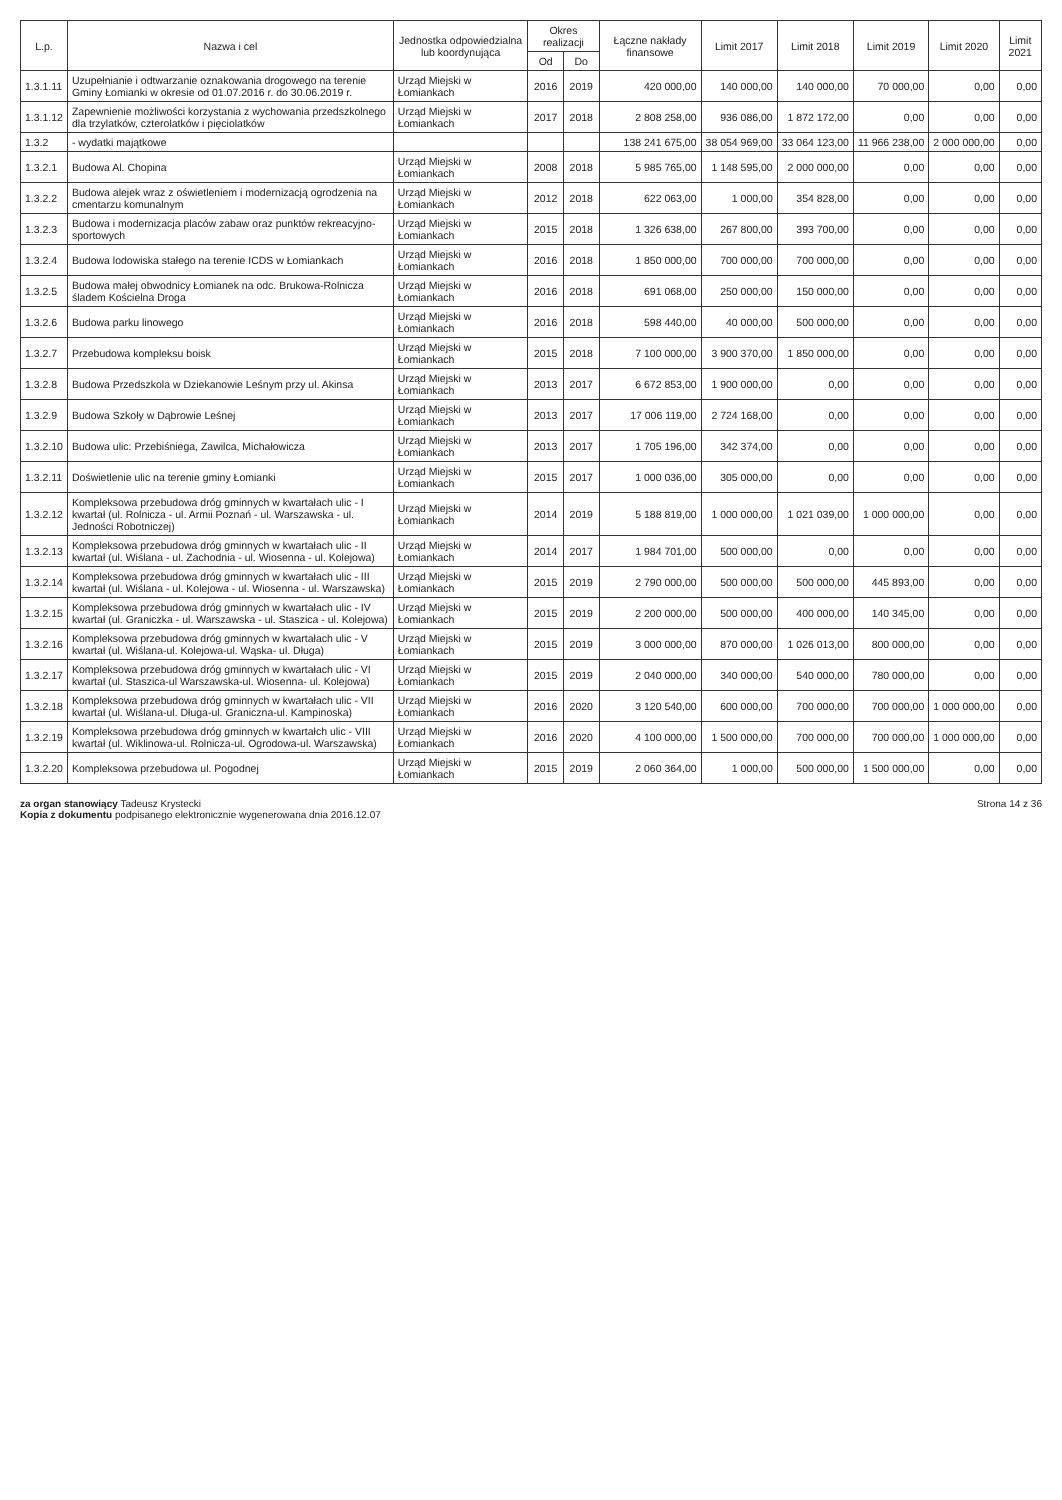| L.p. | Nazwa i cel | Jednostka odpowiedzialna lub koordynująca | Okres realizacji | | Łączne nakłady finansowe | Limit 2017 | Limit 2018 | Limit 2019 | Limit 2020 | Limit 2021 |
| --- | --- | --- | --- | --- | --- | --- | --- | --- | --- | --- |
| | | | Od | Do | | | | | | |
| 1.3.1.11 | Uzupełnianie i odtwarzanie oznakowania drogowego na terenie Gminy Łomianki w okresie od 01.07.2016 r. do 30.06.2019 r. | Urząd Miejski w Łomiankach | 2016 | 2019 | 420 000,00 | 140 000,00 | 140 000,00 | 70 000,00 | 0,00 | 0,00 |
| 1.3.1.12 | Zapewnienie możliwości korzystania z wychowania przedszkolnego dla trzylatków, czterolatków i pięciolatków | Urząd Miejski w Łomiankach | 2017 | 2018 | 2 808 258,00 | 936 086,00 | 1 872 172,00 | 0,00 | 0,00 | 0,00 |
| 1.3.2 | - wydatki majątkowe | | | | 138 241 675,00 | 38 054 969,00 | 33 064 123,00 | 11 966 238,00 | 2 000 000,00 | 0,00 |
| 1.3.2.1 | Budowa Al. Chopina | Urząd Miejski w Łomiankach | 2008 | 2018 | 5 985 765,00 | 1 148 595,00 | 2 000 000,00 | 0,00 | 0,00 | 0,00 |
| 1.3.2.2 | Budowa alejek wraz z oświetleniem i modernizacją ogrodzenia na cmentarzu komunalnym | Urząd Miejski w Łomiankach | 2012 | 2018 | 622 063,00 | 1 000,00 | 354 828,00 | 0,00 | 0,00 | 0,00 |
| 1.3.2.3 | Budowa i modernizacja placów zabaw oraz punktów rekreacyjno-sportowych | Urząd Miejski w Łomiankach | 2015 | 2018 | 1 326 638,00 | 267 800,00 | 393 700,00 | 0,00 | 0,00 | 0,00 |
| 1.3.2.4 | Budowa lodowiska stałego na terenie ICDS w Łomiankach | Urząd Miejski w Łomiankach | 2016 | 2018 | 1 850 000,00 | 700 000,00 | 700 000,00 | 0,00 | 0,00 | 0,00 |
| 1.3.2.5 | Budowa małej obwodnicy Łomianek na odc. Brukowa-Rolnicza śladem Kościelna Droga | Urząd Miejski w Łomiankach | 2016 | 2018 | 691 068,00 | 250 000,00 | 150 000,00 | 0,00 | 0,00 | 0,00 |
| 1.3.2.6 | Budowa parku linowego | Urząd Miejski w Łomiankach | 2016 | 2018 | 598 440,00 | 40 000,00 | 500 000,00 | 0,00 | 0,00 | 0,00 |
| 1.3.2.7 | Przebudowa kompleksu boisk | Urząd Miejski w Łomiankach | 2015 | 2018 | 7 100 000,00 | 3 900 370,00 | 1 850 000,00 | 0,00 | 0,00 | 0,00 |
| 1.3.2.8 | Budowa Przedszkola w Dziekanowie Leśnym przy ul. Akinsa | Urząd Miejski w Łomiankach | 2013 | 2017 | 6 672 853,00 | 1 900 000,00 | 0,00 | 0,00 | 0,00 | 0,00 |
| 1.3.2.9 | Budowa Szkoły w Dąbrowie Leśnej | Urząd Miejski w Łomiankach | 2013 | 2017 | 17 006 119,00 | 2 724 168,00 | 0,00 | 0,00 | 0,00 | 0,00 |
| 1.3.2.10 | Budowa ulic: Przebiśniega, Zawilca, Michałowicza | Urząd Miejski w Łomiankach | 2013 | 2017 | 1 705 196,00 | 342 374,00 | 0,00 | 0,00 | 0,00 | 0,00 |
| 1.3.2.11 | Doświetlenie ulic na terenie gminy Łomianki | Urząd Miejski w Łomiankach | 2015 | 2017 | 1 000 036,00 | 305 000,00 | 0,00 | 0,00 | 0,00 | 0,00 |
| 1.3.2.12 | Kompleksowa przebudowa dróg gminnych w kwartałach ulic - I kwartał (ul. Rolnicza - ul. Armii Poznań - ul. Warszawska - ul. Jedności Robotniczej) | Urząd Miejski w Łomiankach | 2014 | 2019 | 5 188 819,00 | 1 000 000,00 | 1 021 039,00 | 1 000 000,00 | 0,00 | 0,00 |
| 1.3.2.13 | Kompleksowa przebudowa dróg gminnych w kwartałach ulic - II kwartał (ul. Wiślana - ul. Zachodnia - ul. Wiosenna - ul. Kolejowa) | Urząd Miejski w Łomiankach | 2014 | 2017 | 1 984 701,00 | 500 000,00 | 0,00 | 0,00 | 0,00 | 0,00 |
| 1.3.2.14 | Kompleksowa przebudowa dróg gminnych w kwartałach ulic - III kwartał (ul. Wiślana - ul. Kolejowa - ul. Wiosenna - ul. Warszawska) | Urząd Miejski w Łomiankach | 2015 | 2019 | 2 790 000,00 | 500 000,00 | 500 000,00 | 445 893,00 | 0,00 | 0,00 |
| 1.3.2.15 | Kompleksowa przebudowa dróg gminnych w kwartałach ulic - IV kwartał (ul. Graniczka - ul. Warszawska - ul. Staszica - ul. Kolejowa) | Urząd Miejski w Łomiankach | 2015 | 2019 | 2 200 000,00 | 500 000,00 | 400 000,00 | 140 345,00 | 0,00 | 0,00 |
| 1.3.2.16 | Kompleksowa przebudowa dróg gminnych w kwartałach ulic - V kwartał (ul. Wiślana-ul. Kolejowa-ul. Wąska- ul. Długa) | Urząd Miejski w Łomiankach | 2015 | 2019 | 3 000 000,00 | 870 000,00 | 1 026 013,00 | 800 000,00 | 0,00 | 0,00 |
| 1.3.2.17 | Kompleksowa przebudowa dróg gminnych w kwartałach ulic - VI kwartał (ul. Staszica-ul Warszawska-ul. Wiosenna- ul. Kolejowa) | Urząd Miejski w Łomiankach | 2015 | 2019 | 2 040 000,00 | 340 000,00 | 540 000,00 | 780 000,00 | 0,00 | 0,00 |
| 1.3.2.18 | Kompleksowa przebudowa dróg gminnych w kwartałach ulic - VII kwartał (ul. Wiślana-ul. Długa-ul. Graniczna-ul. Kampinoska) | Urząd Miejski w Łomiankach | 2016 | 2020 | 3 120 540,00 | 600 000,00 | 700 000,00 | 700 000,00 | 1 000 000,00 | 0,00 |
| 1.3.2.19 | Kompleksowa przebudowa dróg gminnych w kwartałch ulic - VIII kwartał (ul. Wiklinowa-ul. Rolnicza-ul. Ogrodowa-ul. Warszawska) | Urząd Miejski w Łomiankach | 2016 | 2020 | 4 100 000,00 | 1 500 000,00 | 700 000,00 | 700 000,00 | 1 000 000,00 | 0,00 |
| 1.3.2.20 | Kompleksowa przebudowa ul. Pogodnej | Urząd Miejski w Łomiankach | 2015 | 2019 | 2 060 364,00 | 1 000,00 | 500 000,00 | 1 500 000,00 | 0,00 | 0,00 |
za organ stanowiący Tadeusz Krystecki
Kopia z dokumentu podpisanego elektronicznie wygenerowana dnia 2016.12.07
Strona 14 z 36